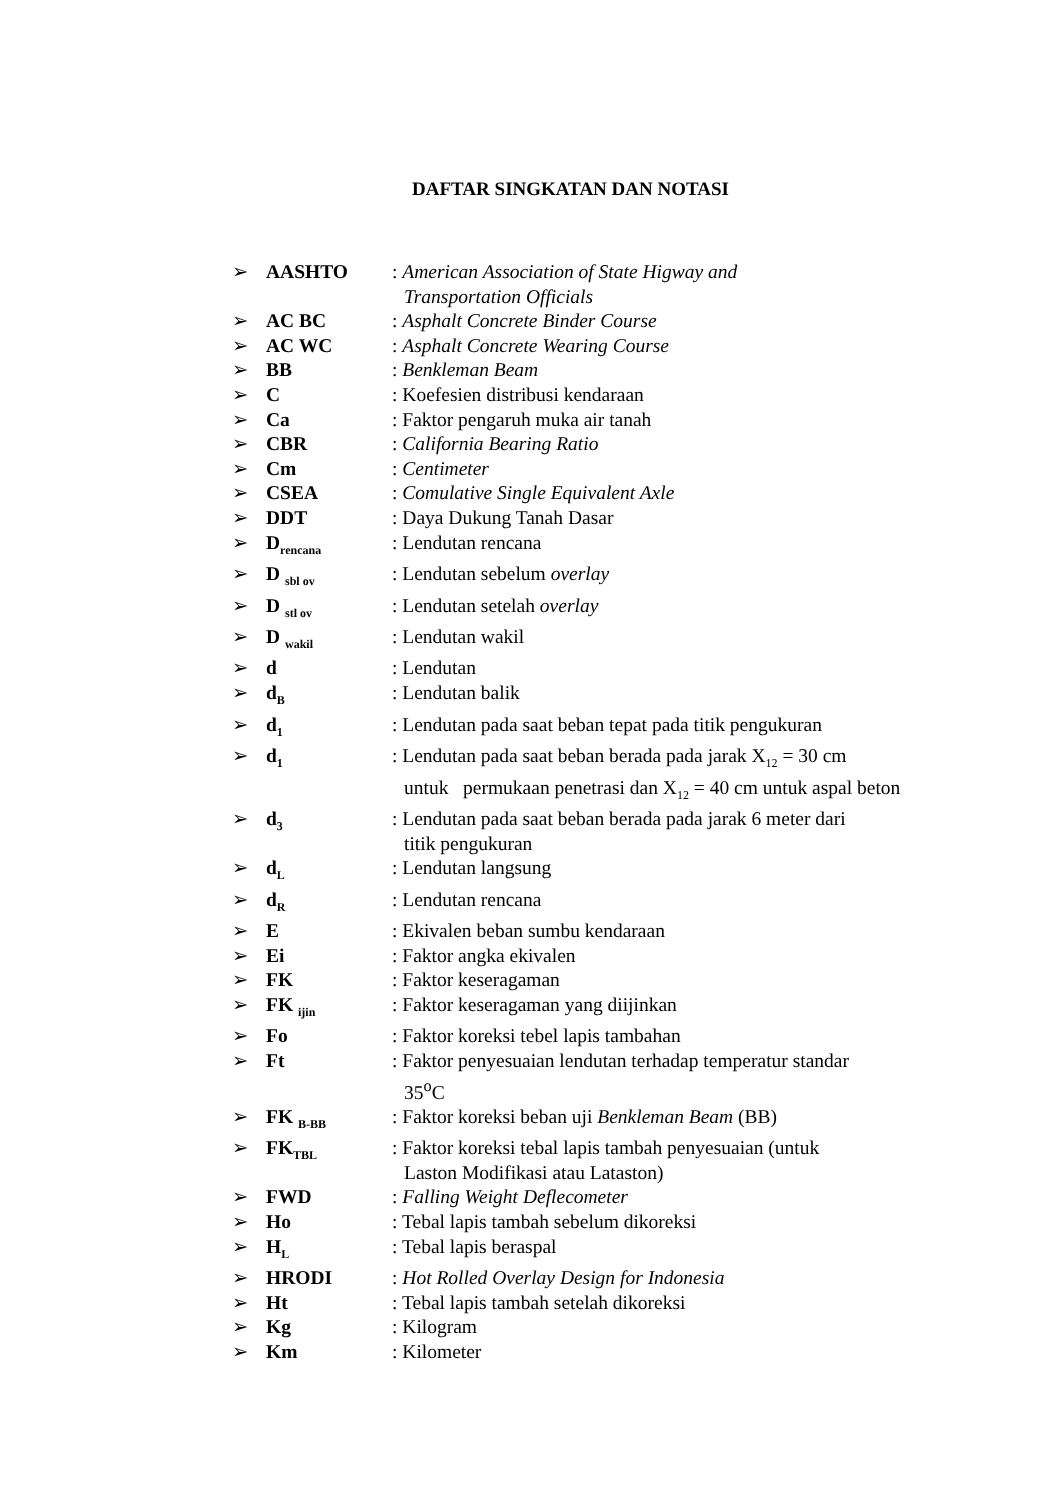DAFTAR SINGKATAN DAN NOTASI
➢ AASHTO: American Association of State Higway and
Transportation Officials
➢ AC BC: Asphalt Concrete Binder Course
➢ AC WC: Asphalt Concrete Wearing Course
➢ BB: Benkleman Beam
➢ C: Koefesien distribusi kendaraan
➢ Ca: Faktor pengaruh muka air tanah
➢ CBR: California Bearing Ratio
➢ Cm: Centimeter
➢ CSEA: Comulative Single Equivalent Axle
➢ DDT: Daya Dukung Tanah Dasar
➢ D<sub>rencana</sub>: Lendutan rencana
➢ D <sub>sbl ov</sub>: Lendutan sebelum overlay
➢ D <sub>stl ov</sub>: Lendutan setelah overlay
➢ D <sub>wakil</sub>: Lendutan wakil
➢ d: Lendutan
➢ d<sub>B</sub>: Lendutan balik
➢ d<sub>1</sub>: Lendutan pada saat beban tepat pada titik pengukuran
➢ d<sub>1</sub>: Lendutan pada saat beban berada pada jarak X<sub>12</sub> = 30 cm
untuk permukaan penetrasi dan X<sub>12</sub> = 40 cm untuk aspal beton
➢ d<sub>3</sub>: Lendutan pada saat beban berada pada jarak 6 meter dari
titik pengukuran
➢ d<sub>L</sub>: Lendutan langsung
➢ d<sub>R</sub>: Lendutan rencana
➢ E: Ekivalen beban sumbu kendaraan
➢ Ei: Faktor angka ekivalen
➢ FK: Faktor keseragaman
➢ FK <sub>ijin</sub>: Faktor keseragaman yang diijinkan
➢ Fo: Faktor koreksi tebel lapis tambahan
➢ Ft: Faktor penyesuaian lendutan terhadap temperatur standar
35<sup>o</sup>C
➢ FK <sub>B-BB</sub>: Faktor koreksi beban uji Benkleman Beam (BB)
➢ FK<sub>TBL</sub>: Faktor koreksi tebal lapis tambah penyesuaian (untuk
Laston Modifikasi atau Lataston)
➢ FWD: Falling Weight Deflecometer
➢ Ho: Tebal lapis tambah sebelum dikoreksi
➢ H<sub>L</sub>: Tebal lapis beraspal
➢ HRODI: Hot Rolled Overlay Design for Indonesia
➢ Ht: Tebal lapis tambah setelah dikoreksi
➢ Kg: Kilogram
➢ Km: Kilometer